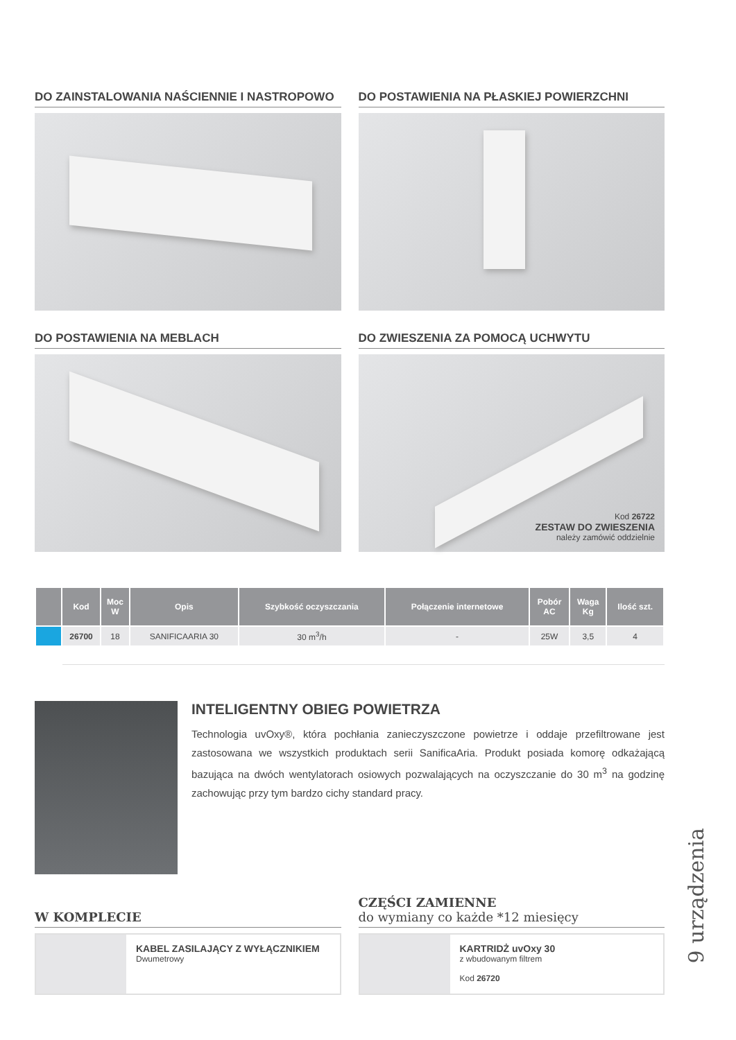DO ZAINSTALOWANIA NAŚCIENNIE I NASTROPOWO
DO POSTAWIENIA NA PŁASKIEJ POWIERZCHNI
DO POSTAWIENIA NA MEBLACH DO ZWIESZENIA ZA POMOCĄ UCHWYTU
Kod 26722
ZESTAW DO ZWIESZENIA
należy zamówić oddzielnie
| | Kod | Moc W | Opis | Szybkość oczyszczania | Połączenie internetowe | Pobór AC | Waga Kg | Ilość szt. |
| --- | --- | --- | --- | --- | --- | --- | --- | --- |
| | 26700 | 18 | SANIFICAARIA 30 | 30 m<sup>3</sup>/h | - | 25W | 3,5 | 4 |
INTELIGENTNY OBIEG POWIETRZA
Technologia uvOxy®, która pochłania zanieczyszczone powietrze i oddaje przefiltrowane jest zastosowana we wszystkich produktach serii SanificaAria. Produkt posiada komorę odkażającą bazująca na dwóch wentylatorach osiowych pozwalających na oczyszczanie do 30 m<sup>3</sup> na godzinę zachowując przy tym bardzo cichy standard pracy.
W KOMPLECIE
CZĘŚCI ZAMIENNE
do wymiany co każde *12 miesięcy
KABEL ZASILAJĄCY Z WYŁĄCZNIKIEM
Dwumetrowy
KARTRIDŻ uvOxy 30
z wbudowanym filtrem
Kod 26720
9 urządzenia